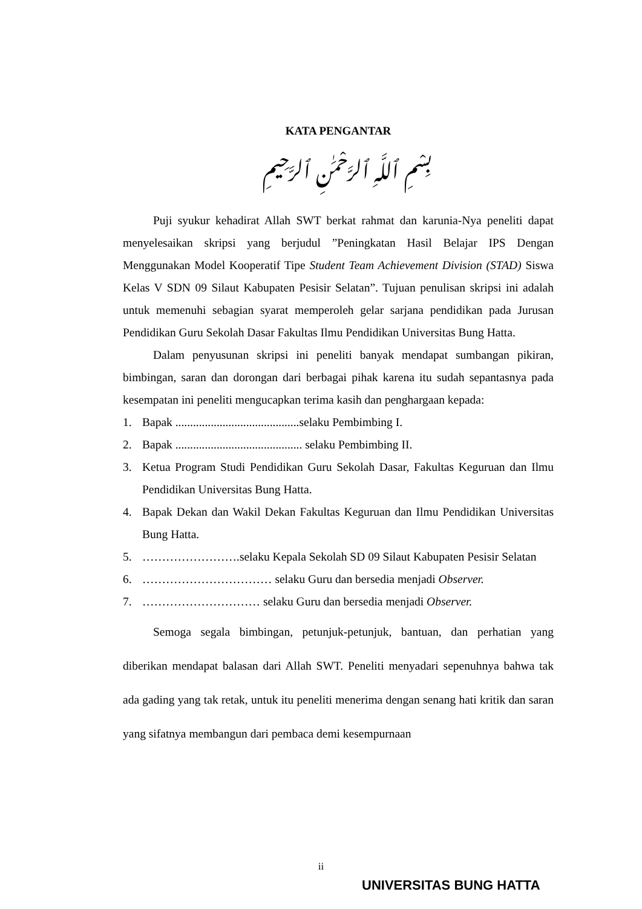KATA PENGANTAR
بِسْمِ ٱللَّهِ ٱلرَّحْمَٰنِ ٱلرَّحِيمِ
Puji syukur kehadirat Allah SWT berkat rahmat dan karunia-Nya peneliti dapat menyelesaikan skripsi yang berjudul ”Peningkatan Hasil Belajar IPS Dengan Menggunakan Model Kooperatif Tipe Student Team Achievement Division (STAD) Siswa Kelas V SDN 09 Silaut Kabupaten Pesisir Selatan”. Tujuan penulisan skripsi ini adalah untuk memenuhi sebagian syarat memperoleh gelar sarjana pendidikan pada Jurusan Pendidikan Guru Sekolah Dasar Fakultas Ilmu Pendidikan Universitas Bung Hatta.
Dalam penyusunan skripsi ini peneliti banyak mendapat sumbangan pikiran, bimbingan, saran dan dorongan dari berbagai pihak karena itu sudah sepantasnya pada kesempatan ini peneliti mengucapkan terima kasih dan penghargaan kepada:
1. Bapak ..........................................selaku Pembimbing I.
2. Bapak ........................................... selaku Pembimbing II.
3. Ketua Program Studi Pendidikan Guru Sekolah Dasar, Fakultas Keguruan dan Ilmu Pendidikan Universitas Bung Hatta.
4. Bapak Dekan dan Wakil Dekan Fakultas Keguruan dan Ilmu Pendidikan Universitas Bung Hatta.
5. …………………….selaku Kepala Sekolah SD 09 Silaut Kabupaten Pesisir Selatan
6. …………………………… selaku Guru dan bersedia menjadi Observer.
7. ………………………… selaku Guru dan bersedia menjadi Observer.
Semoga segala bimbingan, petunjuk-petunjuk, bantuan, dan perhatian yang diberikan mendapat balasan dari Allah SWT. Peneliti menyadari sepenuhnya bahwa tak ada gading yang tak retak, untuk itu peneliti menerima dengan senang hati kritik dan saran yang sifatnya membangun dari pembaca demi kesempurnaan
ii
UNIVERSITAS BUNG HATTA